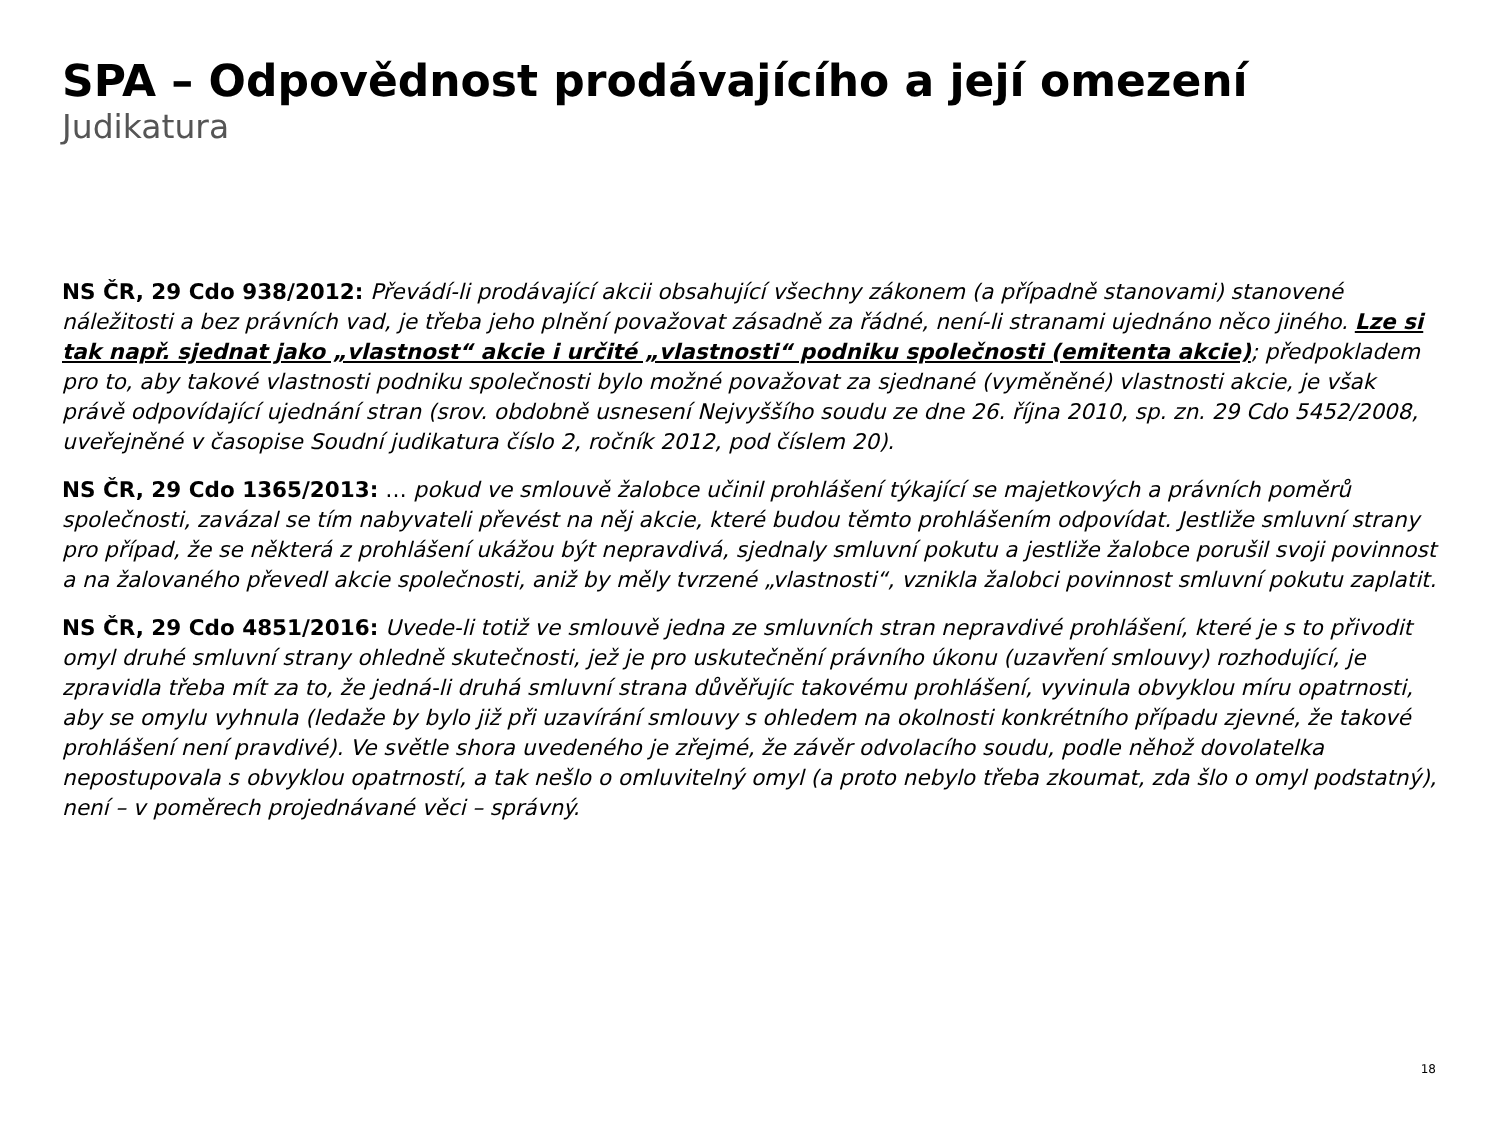SPA – Odpovědnost prodávajícího a její omezení
Judikatura
NS ČR, 29 Cdo 938/2012: Převádí-li prodávající akcii obsahující všechny zákonem (a případně stanovami) stanovené náležitosti a bez právních vad, je třeba jeho plnění považovat zásadně za řádné, není-li stranami ujednáno něco jiného. Lze si tak např. sjednat jako „vlastnost“ akcie i určité „vlastnosti“ podniku společnosti (emitenta akcie); předpokladem pro to, aby takové vlastnosti podniku společnosti bylo možné považovat za sjednané (vyměněné) vlastnosti akcie, je však právě odpovídající ujednání stran (srov. obdobně usnesení Nejvyššího soudu ze dne 26. října 2010, sp. zn. 29 Cdo 5452/2008, uveřejněné v časopise Soudní judikatura číslo 2, ročník 2012, pod číslem 20).
NS ČR, 29 Cdo 1365/2013: … pokud ve smlouvě žalobce učinil prohlášení týkající se majetkových a právních poměrů společnosti, zavázal se tím nabyvateli převést na něj akcie, které budou těmto prohlášením odpovídat. Jestliže smluvní strany pro případ, že se některá z prohlášení ukážou být nepravdivá, sjednaly smluvní pokutu a jestliže žalobce porušil svoji povinnost a na žalovaného převedl akcie společnosti, aniž by měly tvrzené „vlastnosti“, vznikla žalobci povinnost smluvní pokutu zaplatit.
NS ČR, 29 Cdo 4851/2016: Uvede-li totiž ve smlouvě jedna ze smluvních stran nepravdivé prohlášení, které je s to přivodit omyl druhé smluvní strany ohledně skutečnosti, jež je pro uskutečnění právního úkonu (uzavření smlouvy) rozhodující, je zpravidla třeba mít za to, že jedná-li druhá smluvní strana důvěřujíc takovému prohlášení, vyvinula obvyklou míru opatrnosti, aby se omylu vyhnula (ledaže by bylo již při uzavírání smlouvy s ohledem na okolnosti konkrétního případu zjevné, že takové prohlášení není pravdivé). Ve světle shora uvedeného je zřejmé, že závěr odvolacího soudu, podle něhož dovolatelka nepostupovala s obvyklou opatrností, a tak nešlo o omluvitelný omyl (a proto nebylo třeba zkoumat, zda šlo o omyl podstatný), není – v poměrech projednávané věci – správný.
18